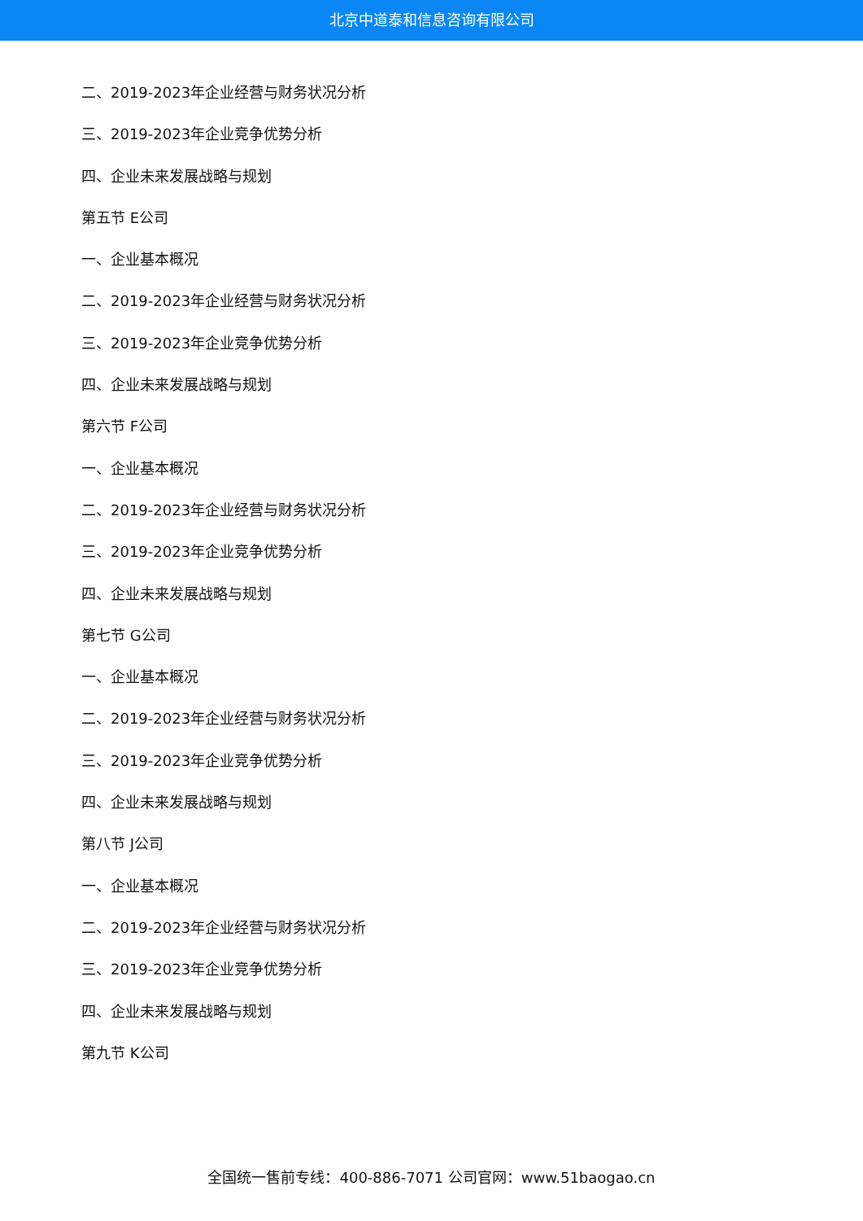北京中道泰和信息咨询有限公司
二、2019-2023年企业经营与财务状况分析
三、2019-2023年企业竞争优势分析
四、企业未来发展战略与规划
第五节 E公司
一、企业基本概况
二、2019-2023年企业经营与财务状况分析
三、2019-2023年企业竞争优势分析
四、企业未来发展战略与规划
第六节 F公司
一、企业基本概况
二、2019-2023年企业经营与财务状况分析
三、2019-2023年企业竞争优势分析
四、企业未来发展战略与规划
第七节 G公司
一、企业基本概况
二、2019-2023年企业经营与财务状况分析
三、2019-2023年企业竞争优势分析
四、企业未来发展战略与规划
第八节 J公司
一、企业基本概况
二、2019-2023年企业经营与财务状况分析
三、2019-2023年企业竞争优势分析
四、企业未来发展战略与规划
第九节 K公司
全国统一售前专线：400-886-7071 公司官网：www.51baogao.cn